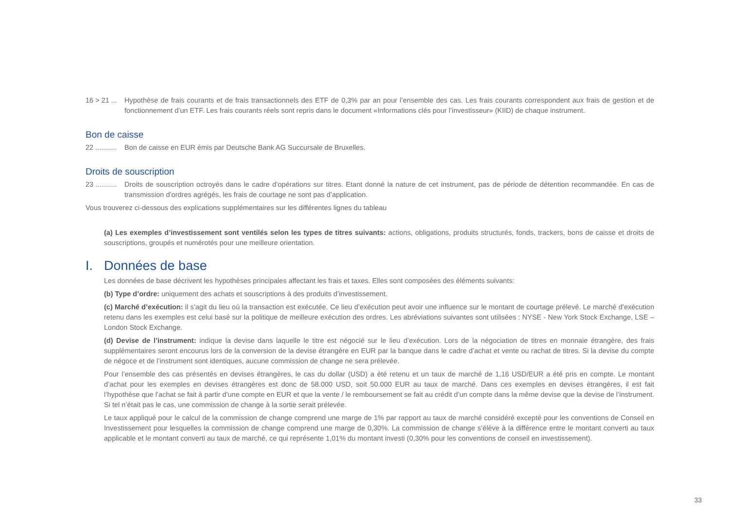16 > 21 ...
Hypothèse de frais courants et de frais transactionnels des ETF de 0,3% par an pour l’ensemble des cas. Les frais courants correspondent aux frais de gestion et de fonctionnement d’un ETF. Les frais courants réels sont repris dans le document «Informations clés pour l’investisseur» (KIID) de chaque instrument.
Bon de caisse
22 ...........
Bon de caisse en EUR émis par Deutsche Bank AG Succursale de Bruxelles.
Droits de souscription
23 ...........
Droits de souscription octroyés dans le cadre d’opérations sur titres. Etant donné la nature de cet instrument, pas de période de détention recommandée. En cas de transmission d’ordres agrégés, les frais de courtage ne sont pas d’application.
Vous trouverez ci-dessous des explications supplémentaires sur les différentes lignes du tableau
(a) Les exemples d’investissement sont ventilés selon les types de titres suivants: actions, obligations, produits structurés, fonds, trackers, bons de caisse et droits de souscriptions, groupés et numérotés pour une meilleure orientation.
I. Données de base
Les données de base décrivent les hypothèses principales affectant les frais et taxes. Elles sont composées des éléments suivants:
(b) Type d’ordre: uniquement des achats et souscriptions à des produits d’investissement.
(c) Marché d’exécution: il s’agit du lieu où la transaction est exécutée. Ce lieu d’exécution peut avoir une influence sur le montant de courtage prélevé. Le marché d’exécution retenu dans les exemples est celui basé sur la politique de meilleure exécution des ordres. Les abréviations suivantes sont utilisées : NYSE - New York Stock Exchange, LSE – London Stock Exchange.
(d) Devise de l’instrument: indique la devise dans laquelle le titre est négocié sur le lieu d’exécution. Lors de la négociation de titres en monnaie étrangère, des frais supplémentaires seront encourus lors de la conversion de la devise étrangère en EUR par la banque dans le cadre d’achat et vente ou rachat de titres. Si la devise du compte de négoce et de l’instrument sont identiques, aucune commission de change ne sera prélevée.
Pour l’ensemble des cas présentés en devises étrangères, le cas du dollar (USD) a été retenu et un taux de marché de 1,16 USD/EUR a été pris en compte. Le montant d’achat pour les exemples en devises étrangères est donc de 58.000 USD, soit 50.000 EUR au taux de marché. Dans ces exemples en devises étrangères, il est fait l’hypothèse que l’achat se fait à partir d’une compte en EUR et que la vente / le remboursement se fait au crédit d’un compte dans la même devise que la devise de l’instrument. Si tel n’était pas le cas, une commission de change à la sortie serait prélevée.
Le taux appliqué pour le calcul de la commission de change comprend une marge de 1% par rapport au taux de marché considéré excepté pour les conventions de Conseil en Investissement pour lesquelles la commission de change comprend une marge de 0,30%. La commission de change s’élève à la différence entre le montant converti au taux applicable et le montant converti au taux de marché, ce qui représente 1,01% du montant investi (0,30% pour les conventions de conseil en investissement).
33